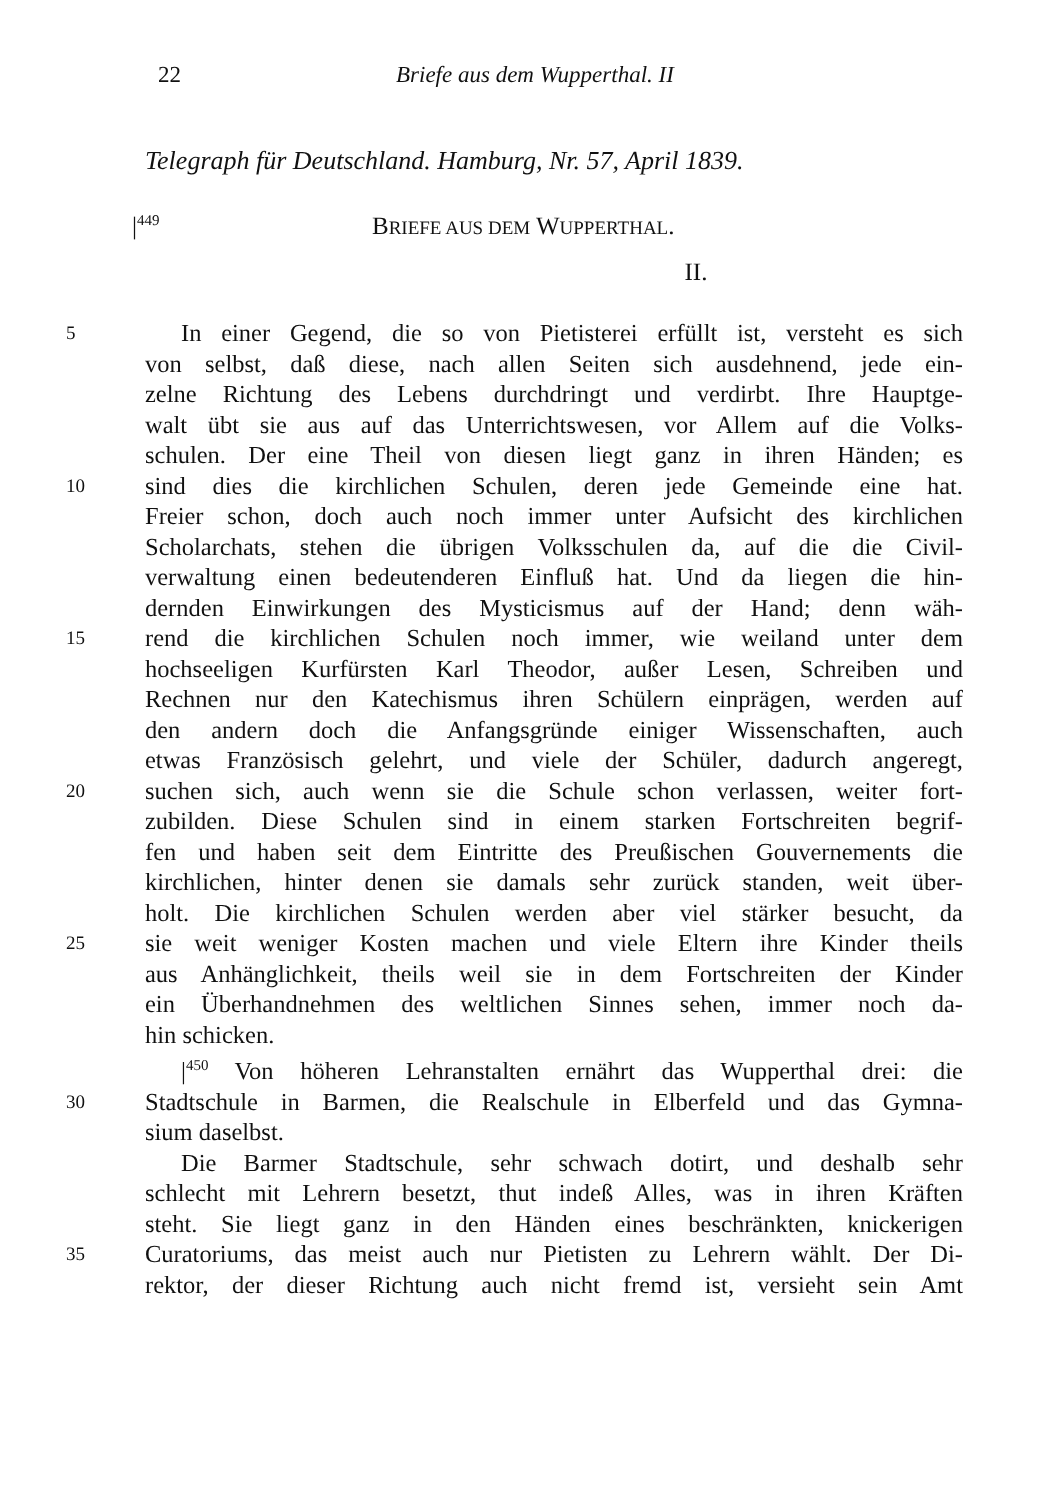22 Briefe aus dem Wupperthal. II
Telegraph für Deutschland. Hamburg, Nr. 57, April 1839.
|<sup>449</sup> BRIEFE AUS DEM WUPPERTHAL.
II.
5 In einer Gegend, die so von Pietisterei erfüllt ist, versteht es sich
von selbst, daß diese, nach allen Seiten sich ausdehnend, jede ein-
zelne Richtung des Lebens durchdringt und verdirbt. Ihre Hauptge-
walt übt sie aus auf das Unterrichtswesen, vor Allem auf die Volks-
schulen. Der eine Theil von diesen liegt ganz in ihren Händen; es
10 sind dies die kirchlichen Schulen, deren jede Gemeinde eine hat.
Freier schon, doch auch noch immer unter Aufsicht des kirchlichen
Scholarchats, stehen die übrigen Volksschulen da, auf die die Civil-
verwaltung einen bedeutenderen Einfluß hat. Und da liegen die hin-
dernden Einwirkungen des Mysticismus auf der Hand; denn wäh-
15 rend die kirchlichen Schulen noch immer, wie weiland unter dem
hochseeligen Kurfürsten Karl Theodor, außer Lesen, Schreiben und
Rechnen nur den Katechismus ihren Schülern einprägen, werden auf
den andern doch die Anfangsgründe einiger Wissenschaften, auch
etwas Französisch gelehrt, und viele der Schüler, dadurch angeregt,
20 suchen sich, auch wenn sie die Schule schon verlassen, weiter fort-
zubilden. Diese Schulen sind in einem starken Fortschreiten begrif-
fen und haben seit dem Eintritte des Preußischen Gouvernements die
kirchlichen, hinter denen sie damals sehr zurück standen, weit über-
holt. Die kirchlichen Schulen werden aber viel stärker besucht, da
25 sie weit weniger Kosten machen und viele Eltern ihre Kinder theils
aus Anhänglichkeit, theils weil sie in dem Fortschreiten der Kinder
ein Überhandnehmen des weltlichen Sinnes sehen, immer noch da-
hin schicken.
|<sup>450</sup> Von höheren Lehranstalten ernährt das Wupperthal drei: die
30 Stadtschule in Barmen, die Realschule in Elberfeld und das Gymna-
sium daselbst.
Die Barmer Stadtschule, sehr schwach dotirt, und deshalb sehr
schlecht mit Lehrern besetzt, thut indeß Alles, was in ihren Kräften
steht. Sie liegt ganz in den Händen eines beschränkten, knickerigen
35 Curatoriums, das meist auch nur Pietisten zu Lehrern wählt. Der Di-
rektor, der dieser Richtung auch nicht fremd ist, versieht sein Amt